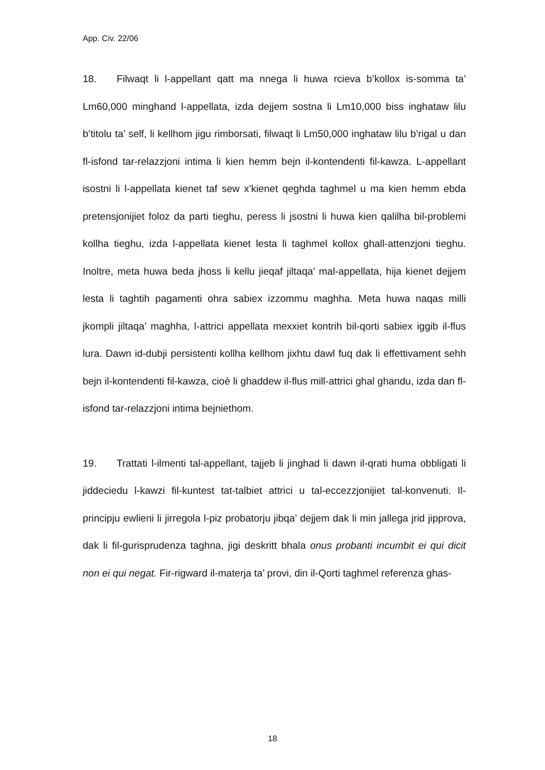App. Civ. 22/06
18. Filwaqt li l-appellant qatt ma nnega li huwa rcieva b’kollox is-somma ta’ Lm60,000 minghand l-appellata, izda dejjem sostna li Lm10,000 biss inghataw lilu b’titolu ta’ self, li kellhom jigu rimborsati, filwaqt li Lm50,000 inghataw lilu b’rigal u dan fl-isfond tar-relazzjoni intima li kien hemm bejn il-kontendenti fil-kawza. L-appellant isostni li l-appellata kienet taf sew x’kienet qeghda taghmel u ma kien hemm ebda pretensjonijiet foloz da parti tieghu, peress li jsostni li huwa kien qalilha bil-problemi kollha tieghu, izda l-appellata kienet lesta li taghmel kollox ghall-attenzjoni tieghu. Inoltre, meta huwa beda jhoss li kellu jieqaf jiltaqa’ mal-appellata, hija kienet dejjem lesta li taghtih pagamenti ohra sabiex izzommu maghha. Meta huwa naqas milli jkompli jiltaqa’ maghha, l-attrici appellata mexxiet kontrih bil-qorti sabiex iggib il-flus lura. Dawn id-dubji persistenti kollha kellhom jixhtu dawl fuq dak li effettivament sehh bejn il-kontendenti fil-kawza, cioè li ghaddew il-flus mill-attrici ghal ghandu, izda dan fl-isfond tar-relazzjoni intima bejniethom.
19. Trattati l-ilmenti tal-appellant, tajjeb li jinghad li dawn il-qrati huma obbligati li jiddeciedu l-kawzi fil-kuntest tat-talbiet attrici u tal-eccezzjonijiet tal-konvenuti. Il-principju ewlieni li jirregola l-piz probatorju jibqa’ dejjem dak li min jallega jrid jipprova, dak li fil-gurisprudenza taghna, jigi deskritt bhala onus probanti incumbit ei qui dicit non ei qui negat. Fir-rigward il-materja ta’ provi, din il-Qorti taghmel referenza ghas-
18